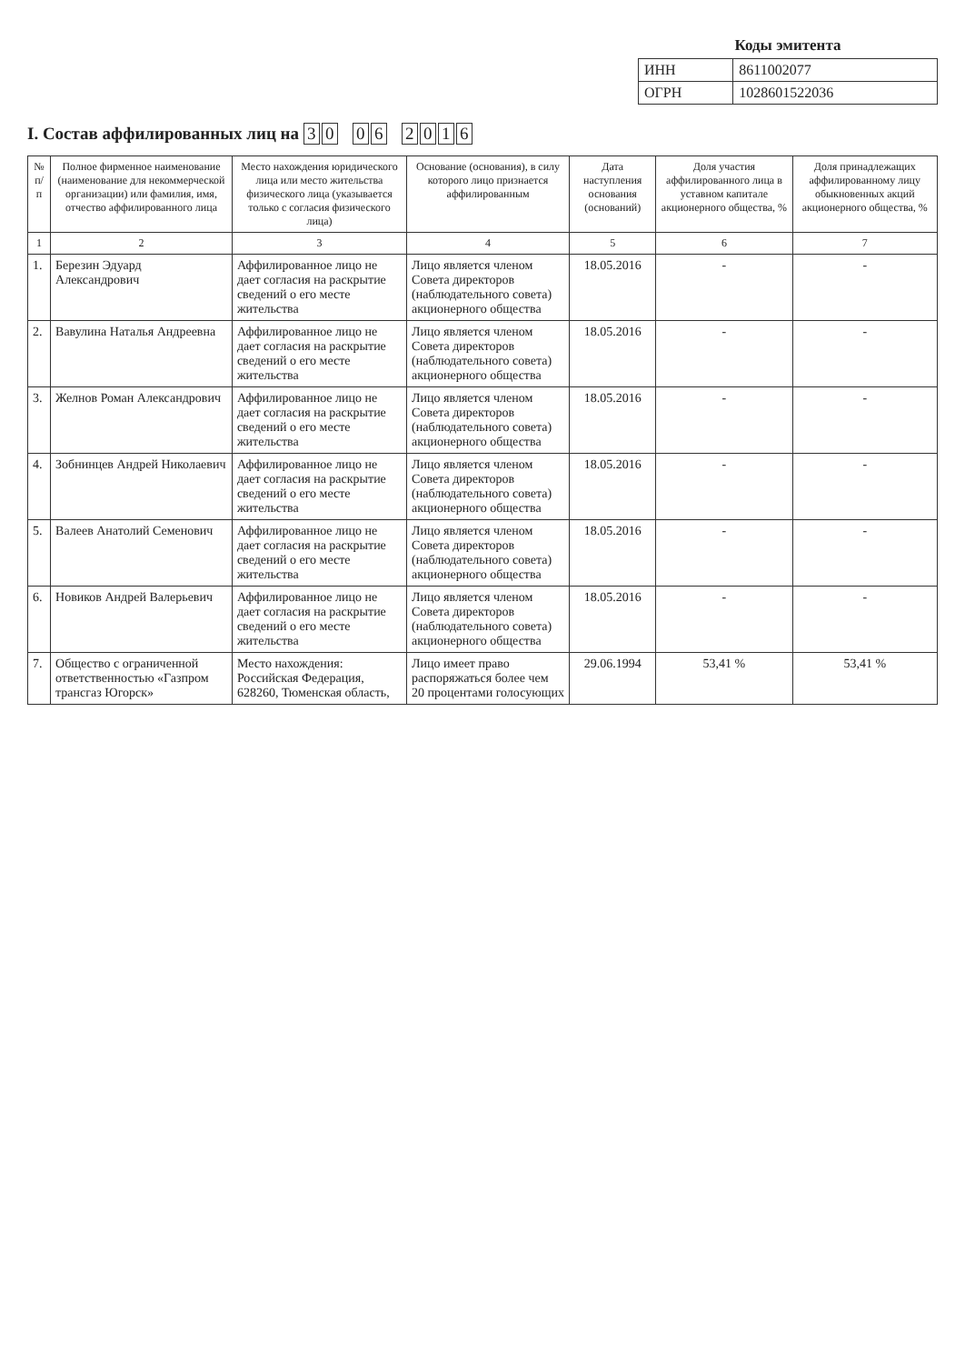Коды эмитента
| ИНН | 8611002077 |
| ОГРН | 1028601522036 |
I. Состав аффилированных лиц на 3 0 0 6 2016
| № п/п | Полное фирменное наименование (наименование для некоммерческой организации) или фамилия, имя, отчество аффилированного лица | Место нахождения юридического лица или место жительства физического лица (указывается только с согласия физического лица) | Основание (основания), в силу которого лицо признается аффилированным | Дата наступления основания (оснований) | Доля участия аффилированного лица в уставном капитале акционерного общества, % | Доля принадлежащих аффилированному лицу обыкновенных акций акционерного общества, % |
| --- | --- | --- | --- | --- | --- | --- |
| 1 | 2 | 3 | 4 | 5 | 6 | 7 |
| 1. | Березин Эдуард Александрович | Аффилированное лицо не дает согласия на раскрытие сведений о его месте жительства | Лицо является членом Совета директоров (наблюдательного совета) акционерного общества | 18.05.2016 | - | - |
| 2. | Вавулина Наталья Андреевна | Аффилированное лицо не дает согласия на раскрытие сведений о его месте жительства | Лицо является членом Совета директоров (наблюдательного совета) акционерного общества | 18.05.2016 | - | - |
| 3. | Желнов Роман Александрович | Аффилированное лицо не дает согласия на раскрытие сведений о его месте жительства | Лицо является членом Совета директоров (наблюдательного совета) акционерного общества | 18.05.2016 | - | - |
| 4. | Зобнинцев Андрей Николаевич | Аффилированное лицо не дает согласия на раскрытие сведений о его месте жительства | Лицо является членом Совета директоров (наблюдательного совета) акционерного общества | 18.05.2016 | - | - |
| 5. | Валеев Анатолий Семенович | Аффилированное лицо не дает согласия на раскрытие сведений о его месте жительства | Лицо является членом Совета директоров (наблюдательного совета) акционерного общества | 18.05.2016 | - | - |
| 6. | Новиков Андрей Валерьевич | Аффилированное лицо не дает согласия на раскрытие сведений о его месте жительства | Лицо является членом Совета директоров (наблюдательного совета) акционерного общества | 18.05.2016 | - | - |
| 7. | Общество с ограниченной ответственностью «Газпром трансгаз Югорск» | Место нахождения: Российская Федерация, 628260, Тюменская область, | Лицо имеет право распоряжаться более чем 20 процентами голосующих | 29.06.1994 | 53,41 % | 53,41 % |